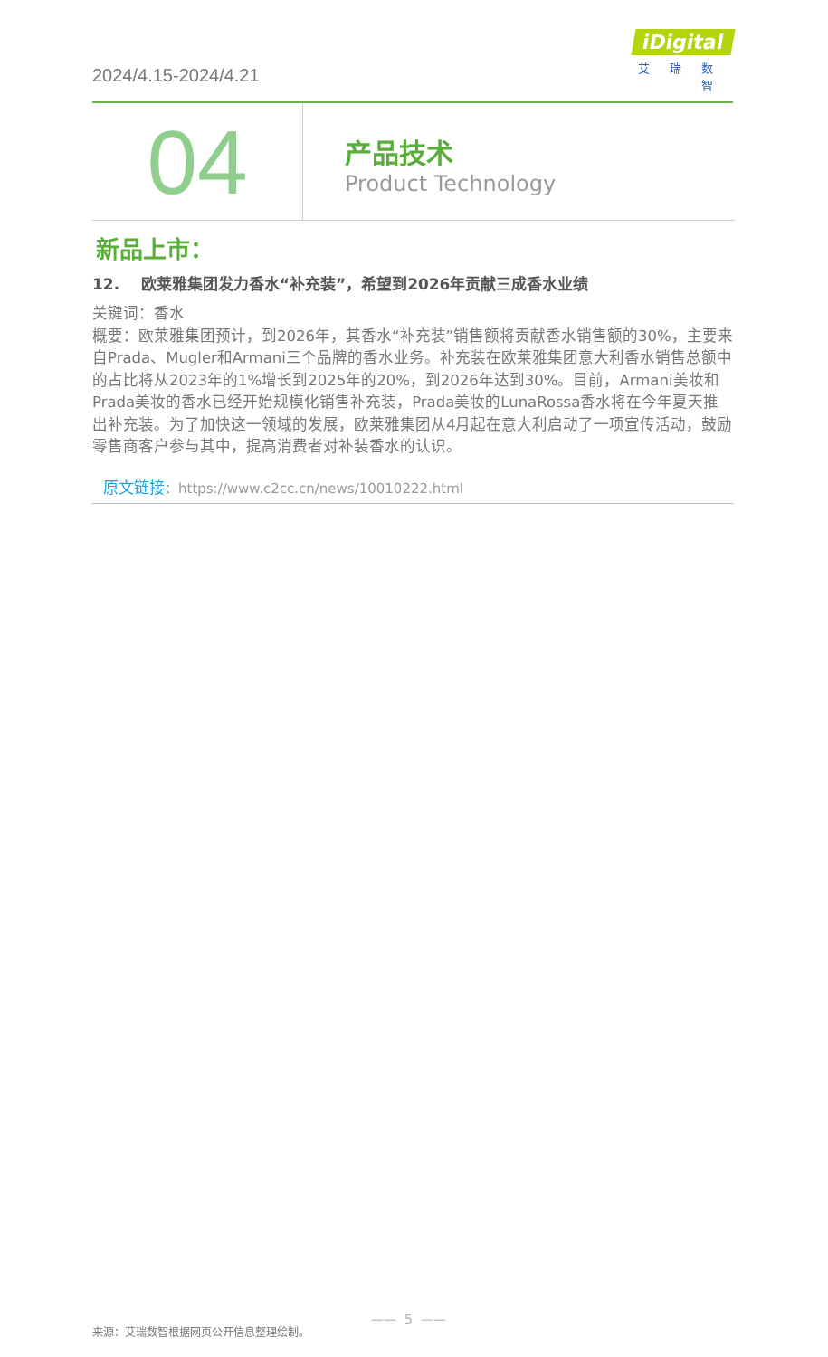2024/4.15-2024/4.21
iDigital
艾瑞数智
04
产品技术
Product Technology
新品上市：
12. 欧莱雅集团发力香水“补充装”，希望到2026年贡献三成香水业绩
关键词：香水
概要：欧莱雅集团预计，到2026年，其香水“补充装”销售额将贡献香水销售额的30%，主要来自Prada、Mugler和Armani三个品牌的香水业务。补充装在欧莱雅集团意大利香水销售总额中的占比将从2023年的1%增长到2025年的20%，到2026年达到30%。目前，Armani美妆和Prada美妆的香水已经开始规模化销售补充装，Prada美妆的LunaRossa香水将在今年夏天推出补充装。为了加快这一领域的发展，欧莱雅集团从4月起在意大利启动了一项宣传活动，鼓励零售商客户参与其中，提高消费者对补装香水的认识。
原文链接：https://www.c2cc.cn/news/10010222.html
—— 5 ——
来源：艾瑞数智根据网页公开信息整理绘制。